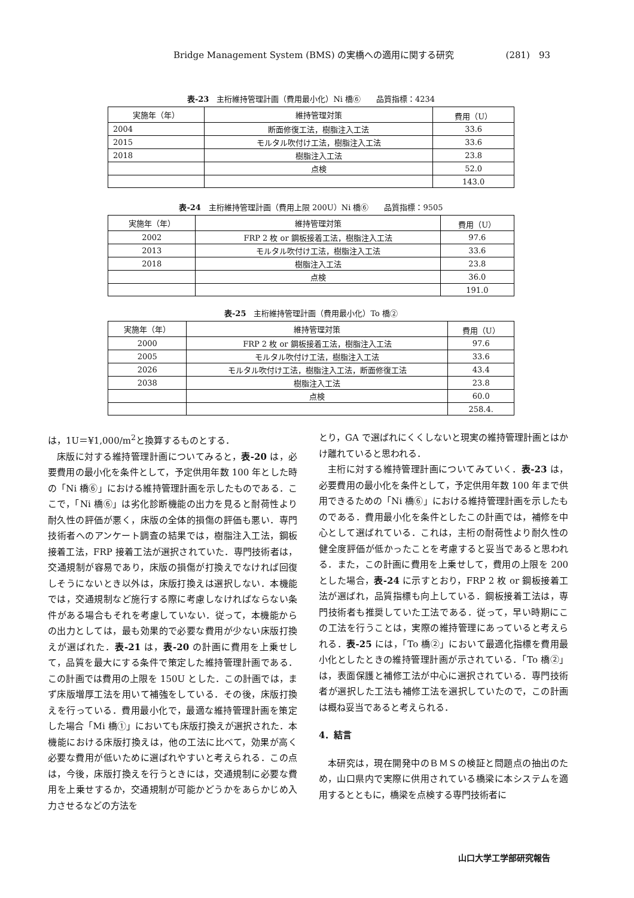Bridge Management System (BMS) の実橋への適用に関する研究 (281)　93
表-23　主桁維持管理計画（費用最小化）Ni 橋⑥　　品質指標：4234
| 実施年（年） | 維持管理対策 | 費用（U） |
| --- | --- | --- |
| 2004 | 断面修復工法，樹脂注入工法 | 33.6 |
| 2015 | モルタル吹付け工法，樹脂注入工法 | 33.6 |
| 2018 | 樹脂注入工法 | 23.8 |
| | 点検 | 52.0 |
| | | 143.0 |
表-24　主桁維持管理計画（費用上限 200U）Ni 橋⑥　　品質指標：9505
| 実施年（年） | 維持管理対策 | 費用（U） |
| --- | --- | --- |
| 2002 | FRP 2 枚 or 鋼板接着工法，樹脂注入工法 | 97.6 |
| 2013 | モルタル吹付け工法，樹脂注入工法 | 33.6 |
| 2018 | 樹脂注入工法 | 23.8 |
| | 点検 | 36.0 |
| | | 191.0 |
表-25　主桁維持管理計画（費用最小化）To 橋②
| 実施年（年） | 維持管理対策 | 費用（U） |
| --- | --- | --- |
| 2000 | FRP 2 枚 or 鋼板接着工法，樹脂注入工法 | 97.6 |
| 2005 | モルタル吹付け工法，樹脂注入工法 | 33.6 |
| 2026 | モルタル吹付け工法，樹脂注入工法，断面修復工法 | 43.4 |
| 2038 | 樹脂注入工法 | 23.8 |
| | 点検 | 60.0 |
| | | 258.4. |
は，1U＝¥1,000/m<sup>2</sup>と換算するものとする．
床版に対する維持管理計画についてみると，表-20 は，必要費用の最小化を条件として，予定供用年数 100 年とした時の「Ni 橋⑥」における維持管理計画を示したものである．ここで，「Ni 橋⑥」は劣化診断機能の出力を見ると耐荷性より耐久性の評価が悪く，床版の全体的損傷の評価も悪い．専門技術者へのアンケート調査の結果では，樹脂注入工法，鋼板接着工法，FRP 接着工法が選択されていた．専門技術者は，交通規制が容易であり，床版の損傷が打換えでなければ回復しそうにないとき以外は，床版打換えは選択しない．本機能では，交通規制など施行する際に考慮しなければならない条件がある場合もそれを考慮していない．従って，本機能からの出力としては，最も効果的で必要な費用が少ない床版打換えが選ばれた．表-21 は，表-20 の計画に費用を上乗せして，品質を最大にする条件で策定した維持管理計画である．この計画では費用の上限を 150U とした．この計画では，まず床版増厚工法を用いて補強をしている．その後，床版打換えを行っている．費用最小化で，最適な維持管理計画を策定した場合「Mi 橋①」においても床版打換えが選択された．本機能における床版打換えは，他の工法に比べて，効果が高く必要な費用が低いために選ばれやすいと考えられる．この点は，今後，床版打換えを行うときには，交通規制に必要な費用を上乗せするか，交通規制が可能かどうかをあらかじめ入力させるなどの方法を
とり，GA で選ばれにくくしないと現実の維持管理計画とはかけ離れていると思われる．
主桁に対する維持管理計画についてみていく．表-23 は，必要費用の最小化を条件として，予定供用年数 100 年まで供用できるための「Ni 橋⑥」における維持管理計画を示したものである．費用最小化を条件としたこの計画では，補修を中心として選ばれている．これは，主桁の耐荷性より耐久性の健全度評価が低かったことを考慮すると妥当であると思われる．また，この計画に費用を上乗せして，費用の上限を 200 とした場合，表-24 に示すとおり，FRP 2 枚 or 鋼板接着工法が選ばれ，品質指標も向上している．鋼板接着工法は，専門技術者も推奨していた工法である．従って，早い時期にこの工法を行うことは，実際の維持管理にあっていると考えられる．表-25 には，「To 橋②」において最適化指標を費用最小化としたときの維持管理計画が示されている．「To 橋②」は，表面保護と補修工法が中心に選択されている．専門技術者が選択した工法も補修工法を選択していたので，この計画は概ね妥当であると考えられる．
4．結言
本研究は，現在開発中のＢＭＳの検証と問題点の抽出のため，山口県内で実際に供用されている橋梁に本システムを適用するとともに，橋梁を点検する専門技術者に
山口大学工学部研究報告